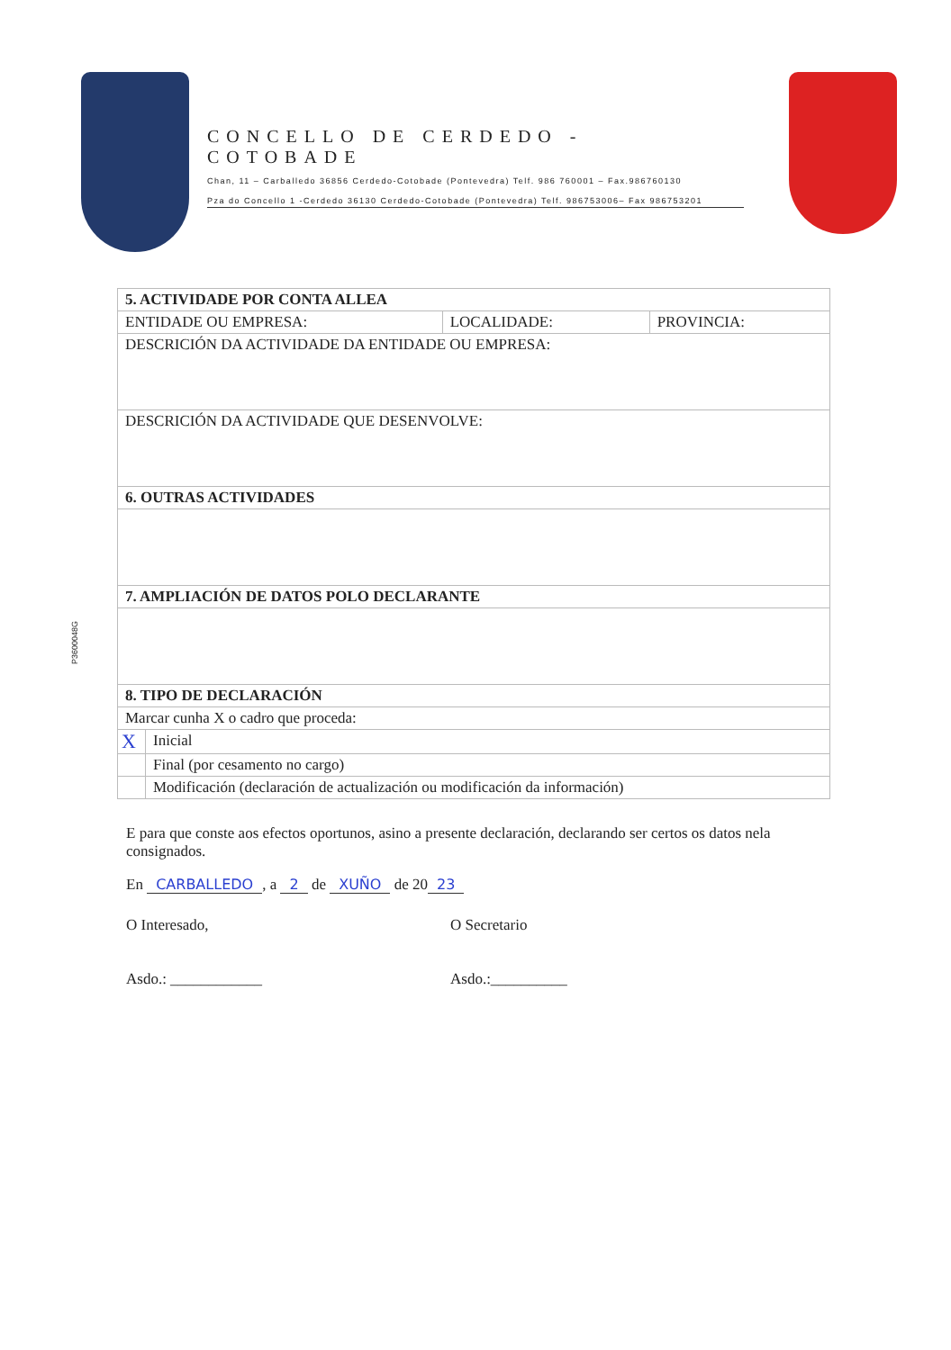CONCELLO DE CERDEDO - COTOBADE
Chan, 11 – Carballedo 36856 Cerdedo-Cotobade (Pontevedra) Telf. 986 760001 – Fax.986760130
Pza do Concello 1 -Cerdedo 36130 Cerdedo-Cotobade (Pontevedra) Telf. 986753006– Fax 986753201
P3600048G
| 5. ACTIVIDADE POR CONTA ALLEA | | | |
| --- | --- | --- | --- |
| ENTIDADE OU EMPRESA: | | LOCALIDADE: | PROVINCIA: |
| DESCRICIÓN DA ACTIVIDADE DA ENTIDADE OU EMPRESA: | | | |
| DESCRICIÓN DA ACTIVIDADE QUE DESENVOLVE: | | | |
| 6. OUTRAS ACTIVIDADES | | | |
| 7. AMPLIACIÓN DE DATOS POLO DECLARANTE | | | |
| 8. TIPO DE DECLARACIÓN | | | |
| Marcar cunha X o cadro que proceda: | | | |
| X | Inicial | | |
| | Final (por cesamento no cargo) | | |
| | Modificación (declaración de actualización ou modificación da información) | | |
E para que conste aos efectos oportunos, asino a presente declaración, declarando ser certos os datos nela consignados.
En CARBALLEDO, a 2 de XUÑO de 20 23
O Interesado,
Asdo.: ____________
O Secretario
Asdo.:__________